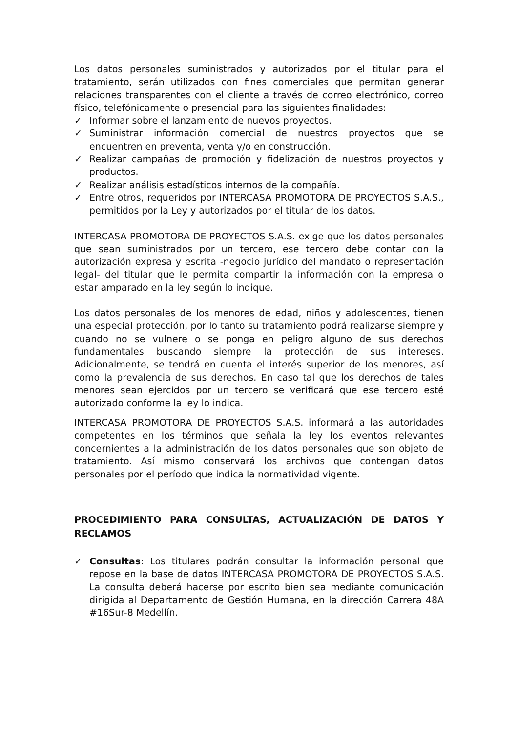Los datos personales suministrados y autorizados por el titular para el tratamiento, serán utilizados con fines comerciales que permitan generar relaciones transparentes con el cliente a través de correo electrónico, correo físico, telefónicamente o presencial para las siguientes finalidades:
✓ Informar sobre el lanzamiento de nuevos proyectos.
✓ Suministrar información comercial de nuestros proyectos que se encuentren en preventa, venta y/o en construcción.
✓ Realizar campañas de promoción y fidelización de nuestros proyectos y productos.
✓ Realizar análisis estadísticos internos de la compañía.
✓ Entre otros, requeridos por INTERCASA PROMOTORA DE PROYECTOS S.A.S., permitidos por la Ley y autorizados por el titular de los datos.
INTERCASA PROMOTORA DE PROYECTOS S.A.S. exige que los datos personales que sean suministrados por un tercero, ese tercero debe contar con la autorización expresa y escrita -negocio jurídico del mandato o representación legal- del titular que le permita compartir la información con la empresa o estar amparado en la ley según lo indique.
Los datos personales de los menores de edad, niños y adolescentes, tienen una especial protección, por lo tanto su tratamiento podrá realizarse siempre y cuando no se vulnere o se ponga en peligro alguno de sus derechos fundamentales buscando siempre la protección de sus intereses. Adicionalmente, se tendrá en cuenta el interés superior de los menores, así como la prevalencia de sus derechos. En caso tal que los derechos de tales menores sean ejercidos por un tercero se verificará que ese tercero esté autorizado conforme la ley lo indica.
INTERCASA PROMOTORA DE PROYECTOS S.A.S. informará a las autoridades competentes en los términos que señala la ley los eventos relevantes concernientes a la administración de los datos personales que son objeto de tratamiento. Así mismo conservará los archivos que contengan datos personales por el período que indica la normatividad vigente.
PROCEDIMIENTO PARA CONSULTAS, ACTUALIZACIÓN DE DATOS Y RECLAMOS
✓ Consultas: Los titulares podrán consultar la información personal que repose en la base de datos INTERCASA PROMOTORA DE PROYECTOS S.A.S. La consulta deberá hacerse por escrito bien sea mediante comunicación dirigida al Departamento de Gestión Humana, en la dirección Carrera 48A #16Sur-8 Medellín.